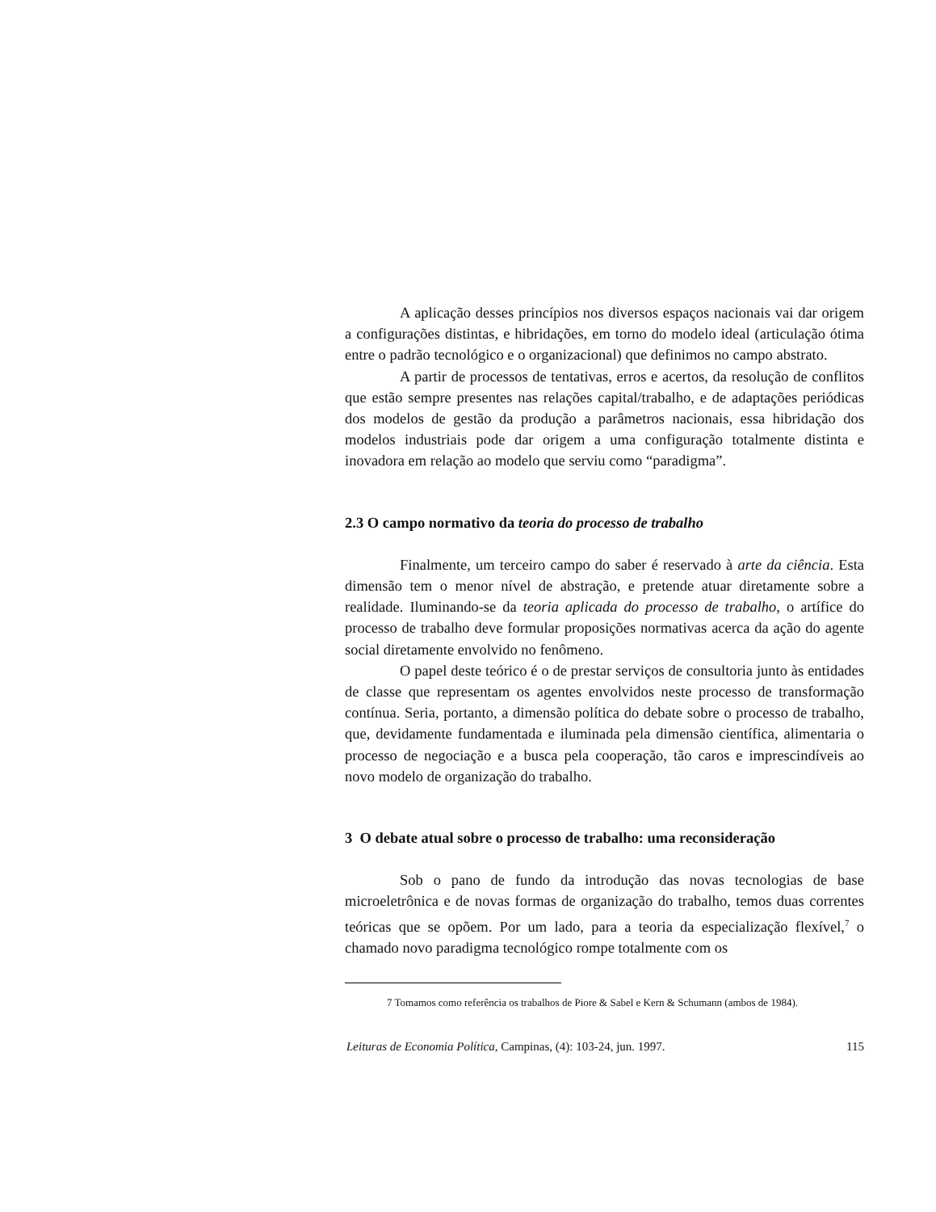A aplicação desses princípios nos diversos espaços nacionais vai dar origem a configurações distintas, e hibridações, em torno do modelo ideal (articulação ótima entre o padrão tecnológico e o organizacional) que definimos no campo abstrato.
A partir de processos de tentativas, erros e acertos, da resolução de conflitos que estão sempre presentes nas relações capital/trabalho, e de adaptações periódicas dos modelos de gestão da produção a parâmetros nacionais, essa hibridação dos modelos industriais pode dar origem a uma configuração totalmente distinta e inovadora em relação ao modelo que serviu como “paradigma”.
2.3 O campo normativo da teoria do processo de trabalho
Finalmente, um terceiro campo do saber é reservado à arte da ciência. Esta dimensão tem o menor nível de abstração, e pretende atuar diretamente sobre a realidade. Iluminando-se da teoria aplicada do processo de trabalho, o artífice do processo de trabalho deve formular proposições normativas acerca da ação do agente social diretamente envolvido no fenômeno.
O papel deste teórico é o de prestar serviços de consultoria junto às entidades de classe que representam os agentes envolvidos neste processo de transformação contínua. Seria, portanto, a dimensão política do debate sobre o processo de trabalho, que, devidamente fundamentada e iluminada pela dimensão científica, alimentaria o processo de negociação e a busca pela cooperação, tão caros e imprescindíveis ao novo modelo de organização do trabalho.
3 O debate atual sobre o processo de trabalho: uma reconsideração
Sob o pano de fundo da introdução das novas tecnologias de base microeletrônica e de novas formas de organização do trabalho, temos duas correntes teóricas que se opõem. Por um lado, para a teoria da especialização flexível,<sup>7</sup> o chamado novo paradigma tecnológico rompe totalmente com os
7 Tomamos como referência os trabalhos de Piore & Sabel e Kern & Schumann (ambos de 1984).
Leituras de Economia Política, Campinas, (4): 103-24, jun. 1997. 115